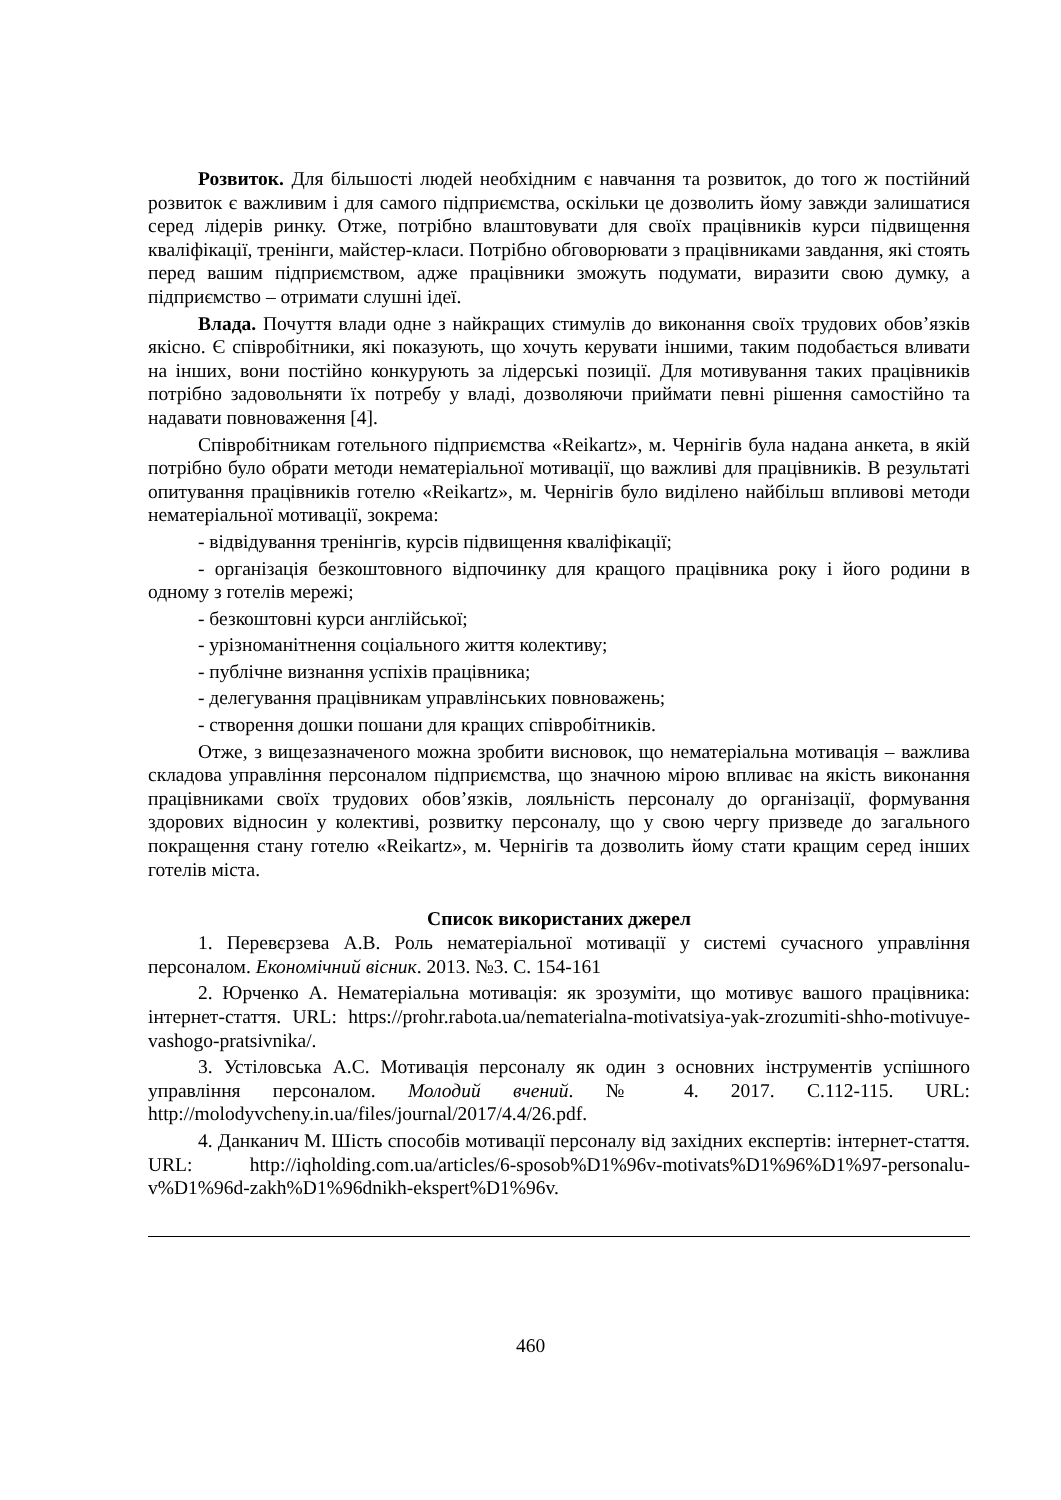Розвиток. Для більшості людей необхідним є навчання та розвиток, до того ж постійний розвиток є важливим і для самого підприємства, оскільки це дозволить йому завжди залишатися серед лідерів ринку. Отже, потрібно влаштовувати для своїх працівників курси підвищення кваліфікації, тренінги, майстер-класи. Потрібно обговорювати з працівниками завдання, які стоять перед вашим підприємством, адже працівники зможуть подумати, виразити свою думку, а підприємство – отримати слушні ідеї.
Влада. Почуття влади одне з найкращих стимулів до виконання своїх трудових обов’язків якісно. Є співробітники, які показують, що хочуть керувати іншими, таким подобається вливати на інших, вони постійно конкурують за лідерські позиції. Для мотивування таких працівників потрібно задовольняти їх потребу у владі, дозволяючи приймати певні рішення самостійно та надавати повноваження [4].
Співробітникам готельного підприємства «Reikartz», м. Чернігів була надана анкета, в якій потрібно було обрати методи нематеріальної мотивації, що важливі для працівників. В результаті опитування працівників готелю «Reikartz», м. Чернігів було виділено найбільш впливові методи нематеріальної мотивації, зокрема:
- відвідування тренінгів, курсів підвищення кваліфікації;
- організація безкоштовного відпочинку для кращого працівника року і його родини в одному з готелів мережі;
- безкоштовні курси англійської;
- урізноманітнення соціального життя колективу;
- публічне визнання успіхів працівника;
- делегування працівникам управлінських повноважень;
- створення дошки пошани для кращих співробітників.
Отже, з вищезазначеного можна зробити висновок, що нематеріальна мотивація – важлива складова управління персоналом підприємства, що значною мірою впливає на якість виконання працівниками своїх трудових обов’язків, лояльність персоналу до організації, формування здорових відносин у колективі, розвитку персоналу, що у свою чергу призведе до загального покращення стану готелю «Reikartz», м. Чернігів та дозволить йому стати кращим серед інших готелів міста.
Список використаних джерел
1. Перевєрзева А.В. Роль нематеріальної мотивації у системі сучасного управління персоналом. Економічний вісник. 2013. №3. С. 154-161
2. Юрченко А. Нематеріальна мотивація: як зрозуміти, що мотивує вашого працівника: інтернет-стаття. URL: https://prohr.rabota.ua/nematerialna-motivatsiya-yak-zrozumiti-shho-motivuye-vashogo-pratsivnika/.
3. Устіловська А.С. Мотивація персоналу як один з основних інструментів успішного управління персоналом. Молодий вчений. № 4. 2017. С.112-115. URL: http://molodyvcheny.in.ua/files/journal/2017/4.4/26.pdf.
4. Данканич М. Шість способів мотивації персоналу від західних експертів: інтернет-стаття. URL: http://iqholding.com.ua/articles/6-sposob%D1%96v-motivats%D1%96%D1%97-personalu-v%D1%96d-zakh%D1%96dnikh-ekspert%D1%96v.
460